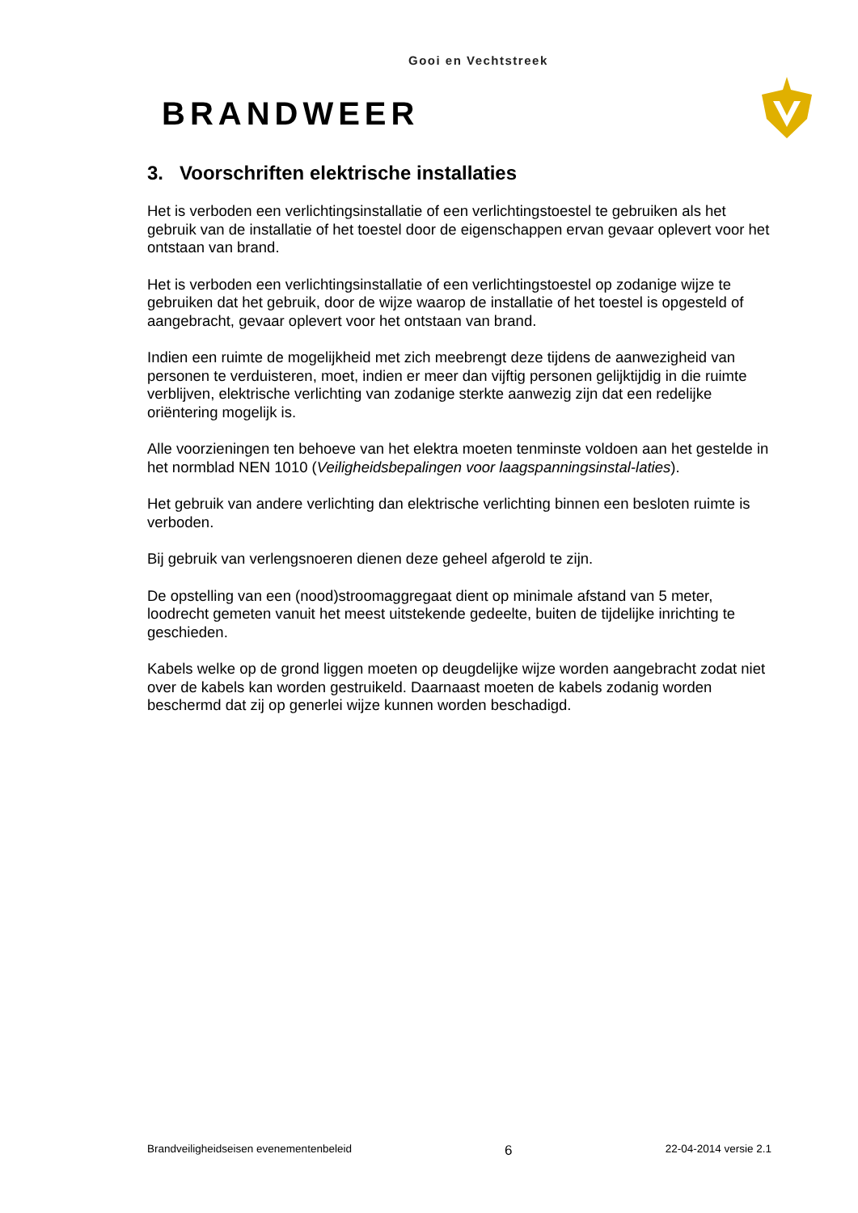Gooi en Vechtstreek
BRANDWEER
3. Voorschriften elektrische installaties
Het is verboden een verlichtingsinstallatie of een verlichtingstoestel te gebruiken als het gebruik van de installatie of het toestel door de eigenschappen ervan gevaar oplevert voor het ontstaan van brand.
Het is verboden een verlichtingsinstallatie of een verlichtingstoestel op zodanige wijze te gebruiken dat het gebruik, door de wijze waarop de installatie of het toestel is opgesteld of aangebracht, gevaar oplevert voor het ontstaan van brand.
Indien een ruimte de mogelijkheid met zich meebrengt deze tijdens de aanwezigheid van personen te verduisteren, moet, indien er meer dan vijftig personen gelijktijdig in die ruimte verblijven, elektrische verlichting van zodanige sterkte aanwezig zijn dat een redelijke oriëntering mogelijk is.
Alle voorzieningen ten behoeve van het elektra moeten tenminste voldoen aan het gestelde in het normblad NEN 1010 (Veiligheidsbepalingen voor laagspanningsinstal-laties).
Het gebruik van andere verlichting dan elektrische verlichting binnen een besloten ruimte is verboden.
Bij gebruik van verlengsnoeren dienen deze geheel afgerold te zijn.
De opstelling van een (nood)stroomaggregaat dient op minimale afstand van 5 meter, loodrecht gemeten vanuit het meest uitstekende gedeelte, buiten de tijdelijke inrichting te geschieden.
Kabels welke op de grond liggen moeten op deugdelijke wijze worden aangebracht zodat niet over de kabels kan worden gestruikeld. Daarnaast moeten de kabels zodanig worden beschermd dat zij op generlei wijze kunnen worden beschadigd.
Brandveiligheidseisen evenementenbeleid 6 22-04-2014 versie 2.1